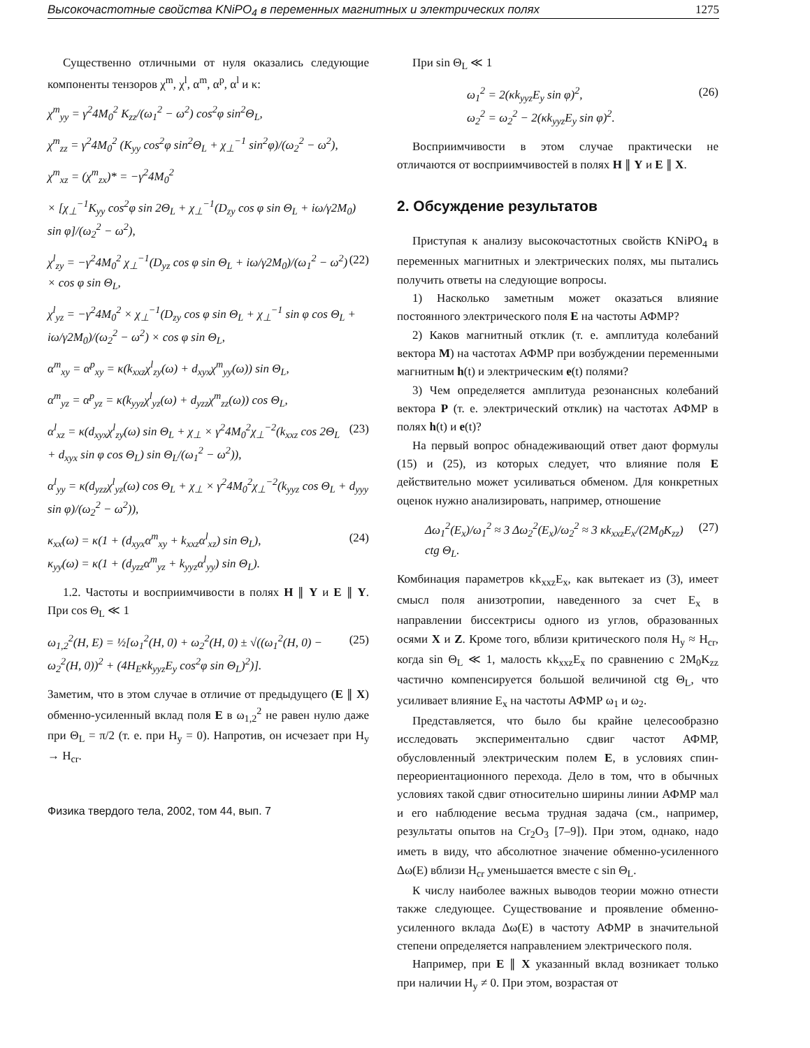Высокочастотные свойства KNiPO<sub>4</sub> в переменных магнитных и электрических полях 1275
Существенно отличными от нуля оказались следующие компоненты тензоров χ<sup>m</sup>, χ<sup>l</sup>, α<sup>m</sup>, α<sup>p</sup>, α<sup>l</sup> и κ:
χ<sup>m</sup><sub>yy</sub> = γ<sup>2</sup>4M<sub>0</sub><sup>2</sup> K<sub>zz</sub>/(ω<sub>1</sub><sup>2</sup> − ω<sup>2</sup>) cos<sup>2</sup>φ sin<sup>2</sup>Θ<sub>L</sub>,
χ<sup>m</sup><sub>zz</sub> = γ<sup>2</sup>4M<sub>0</sub><sup>2</sup> (K<sub>yy</sub> cos<sup>2</sup>φ sin<sup>2</sup>Θ<sub>L</sub> + χ<sub>⊥</sub><sup>−1</sup> sin<sup>2</sup>φ)/(ω<sub>2</sub><sup>2</sup> − ω<sup>2</sup>),
χ<sup>m</sup><sub>xz</sub> = (χ<sup>m</sup><sub>zx</sub>)* = −γ<sup>2</sup>4M<sub>0</sub><sup>2</sup>
× [χ<sub>⊥</sub><sup>−1</sup>K<sub>yy</sub> cos<sup>2</sup>φ sin 2Θ<sub>L</sub> + χ<sub>⊥</sub><sup>−1</sup>(D<sub>zy</sub> cos φ sin Θ<sub>L</sub> + iω/γ2M<sub>0</sub>) sin φ]/(ω<sub>2</sub><sup>2</sup> − ω<sup>2</sup>),
χ<sup>l</sup><sub>zy</sub> = −γ<sup>2</sup>4M<sub>0</sub><sup>2</sup> χ<sub>⊥</sub><sup>−1</sup>(D<sub>yz</sub> cos φ sin Θ<sub>L</sub> + iω/γ2M<sub>0</sub>)/(ω<sub>1</sub><sup>2</sup> − ω<sup>2</sup>) × cos φ sin Θ<sub>L</sub>, (22)
χ<sup>l</sup><sub>yz</sub> = −γ<sup>2</sup>4M<sub>0</sub><sup>2</sup> × χ<sub>⊥</sub><sup>−1</sup>(D<sub>zy</sub> cos φ sin Θ<sub>L</sub> + χ<sub>⊥</sub><sup>−1</sup> sin φ cos Θ<sub>L</sub> + iω/γ2M<sub>0</sub>)/(ω<sub>2</sub><sup>2</sup> − ω<sup>2</sup>) × cos φ sin Θ<sub>L</sub>,
α<sup>m</sup><sub>xy</sub> = α<sup>p</sup><sub>xy</sub> = κ(k<sub>xxz</sub>χ<sup>l</sup><sub>zy</sub>(ω) + d<sub>xyx</sub>χ<sup>m</sup><sub>yy</sub>(ω)) sin Θ<sub>L</sub>,
α<sup>m</sup><sub>yz</sub> = α<sup>p</sup><sub>yz</sub> = κ(k<sub>yyz</sub>χ<sup>l</sup><sub>yz</sub>(ω) + d<sub>yzz</sub>χ<sup>m</sup><sub>zz</sub>(ω)) cos Θ<sub>L</sub>,
α<sup>l</sup><sub>xz</sub> = κ(d<sub>xyx</sub>χ<sup>l</sup><sub>zy</sub>(ω) sin Θ<sub>L</sub> + χ<sub>⊥</sub> × γ<sup>2</sup>4M<sub>0</sub><sup>2</sup>χ<sub>⊥</sub><sup>−2</sup>(k<sub>xxz</sub> cos 2Θ<sub>L</sub> + d<sub>xyx</sub> sin φ cos Θ<sub>L</sub>) sin Θ<sub>L</sub>/(ω<sub>1</sub><sup>2</sup> − ω<sup>2</sup>)), (23)
α<sup>l</sup><sub>yy</sub> = κ(d<sub>yzz</sub>χ<sup>l</sup><sub>yz</sub>(ω) cos Θ<sub>L</sub> + χ<sub>⊥</sub> × γ<sup>2</sup>4M<sub>0</sub><sup>2</sup>χ<sub>⊥</sub><sup>−2</sup>(k<sub>yyz</sub> cos Θ<sub>L</sub> + d<sub>yyy</sub> sin φ)/(ω<sub>2</sub><sup>2</sup> − ω<sup>2</sup>)),
κ<sub>xx</sub>(ω) = κ(1 + (d<sub>xyx</sub>α<sup>m</sup><sub>xy</sub> + k<sub>xxz</sub>α<sup>l</sup><sub>xz</sub>) sin Θ<sub>L</sub>),
κ<sub>yy</sub>(ω) = κ(1 + (d<sub>yzz</sub>α<sup>m</sup><sub>yz</sub> + k<sub>yyz</sub>α<sup>l</sup><sub>yy</sub>) sin Θ<sub>L</sub>). (24)
1.2. Частоты и восприимчивости в полях H ∥ Y и E ∥ Y. При cos Θ<sub>L</sub> ≪ 1
ω<sub>1,2</sub><sup>2</sup>(H, E) = ½[ω<sub>1</sub><sup>2</sup>(H, 0) + ω<sub>2</sub><sup>2</sup>(H, 0) ± √((ω<sub>1</sub><sup>2</sup>(H, 0) − ω<sub>2</sub><sup>2</sup>(H, 0))<sup>2</sup> + (4H<sub>E</sub>κk<sub>yyz</sub>E<sub>y</sub> cos<sup>2</sup>φ sin Θ<sub>L</sub>)<sup>2</sup>)]. (25)
Заметим, что в этом случае в отличие от предыдущего (E ∥ X) обменно-усиленный вклад поля E в ω<sub>1,2</sub><sup>2</sup> не равен нулю даже при Θ<sub>L</sub> = π/2 (т. е. при H<sub>y</sub> = 0). Напротив, он исчезает при H<sub>y</sub> → H<sub>cr</sub>.
Физика твердого тела, 2002, том 44, вып. 7
При sin Θ<sub>L</sub> ≪ 1
ω<sub>1</sub><sup>2</sup> = 2(κk<sub>yyz</sub>E<sub>y</sub> sin φ)<sup>2</sup>,
ω<sub>2</sub><sup>2</sup> = ω<sub>2</sub><sup>2</sup> − 2(κk<sub>yyz</sub>E<sub>y</sub> sin φ)<sup>2</sup>. (26)
Восприимчивости в этом случае практически не отличаются от восприимчивостей в полях H ∥ Y и E ∥ X.
2. Обсуждение результатов
Приступая к анализу высокочастотных свойств KNiPO<sub>4</sub> в переменных магнитных и электрических полях, мы пытались получить ответы на следующие вопросы.
1) Насколько заметным может оказаться влияние постоянного электрического поля E на частоты АФМР?
2) Каков магнитный отклик (т. е. амплитуда колебаний вектора M) на частотах АФМР при возбуждении переменными магнитным h(t) и электрическим e(t) полями?
3) Чем определяется амплитуда резонансных колебаний вектора P (т. е. электрический отклик) на частотах АФМР в полях h(t) и e(t)?
На первый вопрос обнадеживающий ответ дают формулы (15) и (25), из которых следует, что влияние поля E действительно может усиливаться обменом. Для конкретных оценок нужно анализировать, например, отношение
Δω<sub>1</sub><sup>2</sup>(E<sub>x</sub>)/ω<sub>1</sub><sup>2</sup> ≈ 3 Δω<sub>2</sub><sup>2</sup>(E<sub>x</sub>)/ω<sub>2</sub><sup>2</sup> ≈ 3 κk<sub>xxz</sub>E<sub>x</sub>/(2M<sub>0</sub>K<sub>zz</sub>) ctg Θ<sub>L</sub>. (27)
Комбинация параметров κk<sub>xxz</sub>E<sub>x</sub>, как вытекает из (3), имеет смысл поля анизотропии, наведенного за счет E<sub>x</sub> в направлении биссектрисы одного из углов, образованных осями X и Z. Кроме того, вблизи критического поля H<sub>y</sub> ≈ H<sub>cr</sub>, когда sin Θ<sub>L</sub> ≪ 1, малость κk<sub>xxz</sub>E<sub>x</sub> по сравнению с 2M<sub>0</sub>K<sub>zz</sub> частично компенсируется большой величиной ctg Θ<sub>L</sub>, что усиливает влияние E<sub>x</sub> на частоты АФМР ω<sub>1</sub> и ω<sub>2</sub>.
Представляется, что было бы крайне целесообразно исследовать экспериментально сдвиг частот АФМР, обусловленный электрическим полем E, в условиях спин-переориентационного перехода. Дело в том, что в обычных условиях такой сдвиг относительно ширины линии АФМР мал и его наблюдение весьма трудная задача (см., например, результаты опытов на Cr<sub>2</sub>O<sub>3</sub> [7–9]). При этом, однако, надо иметь в виду, что абсолютное значение обменно-усиленного Δω(E) вблизи H<sub>cr</sub> уменьшается вместе с sin Θ<sub>L</sub>.
К числу наиболее важных выводов теории можно отнести также следующее. Существование и проявление обменно-усиленного вклада Δω(E) в частоту АФМР в значительной степени определяется направлением электрического поля.
Например, при E ∥ X указанный вклад возникает только при наличии H<sub>y</sub> ≠ 0. При этом, возрастая от